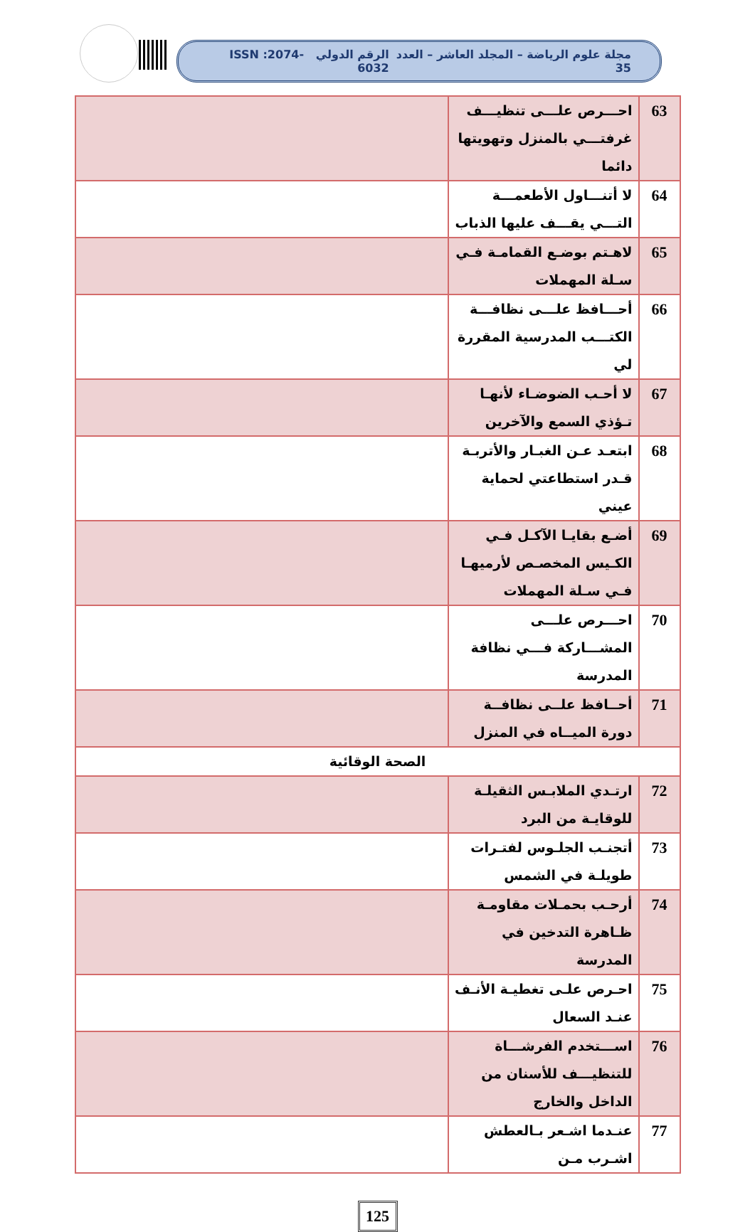مجلة علوم الرياضة – المجلد العاشر – العدد 35 الرقم الدولي ISSN :2074-6032
| 63 | احـــرص علـــى تنظيـــف غرفتـــي بالمنزل وتهويتها دائما | |
| 64 | لا أتنـــاول الأطعمـــة التـــي يقـــف عليها الذباب | |
| 65 | لاهـتم بوضـع القمامـة فـي سـلة المهملات | |
| 66 | أحـــافظ علـــى نظافـــة الكتـــب المدرسية المقررة لي | |
| 67 | لا أحـب الضوضـاء لأنهـا تـؤذي السمع والآخرين | |
| 68 | ابتعـد عـن الغبـار والأتربـة قـدر استطاعتي لحماية عيني | |
| 69 | أضـع بقايـا الآكـل فـي الكـيس المخصـص لأرميهـا فـي سـلة المهملات | |
| 70 | احـــرص علـــى المشـــاركة فـــي نظافة المدرسة | |
| 71 | أحــافظ علــى نظافــة دورة الميــاه في المنزل | |
| الصحة الوقائية | | |
| 72 | ارتـدي الملابـس الثقيلـة للوقايـة من البرد | |
| 73 | أتجنـب الجلـوس لفتـرات طويلـة في الشمس | |
| 74 | أرحـب بحمـلات مقاومـة ظـاهرة التدخين في المدرسة | |
| 75 | احـرص علـى تغطيـة الأنـف عنـد السعال | |
| 76 | اســـتخدم الفرشـــاة للتنظيـــف للأسنان من الداخل والخارج | |
| 77 | عنـدما اشـعر بـالعطش اشـرب مـن | |
125